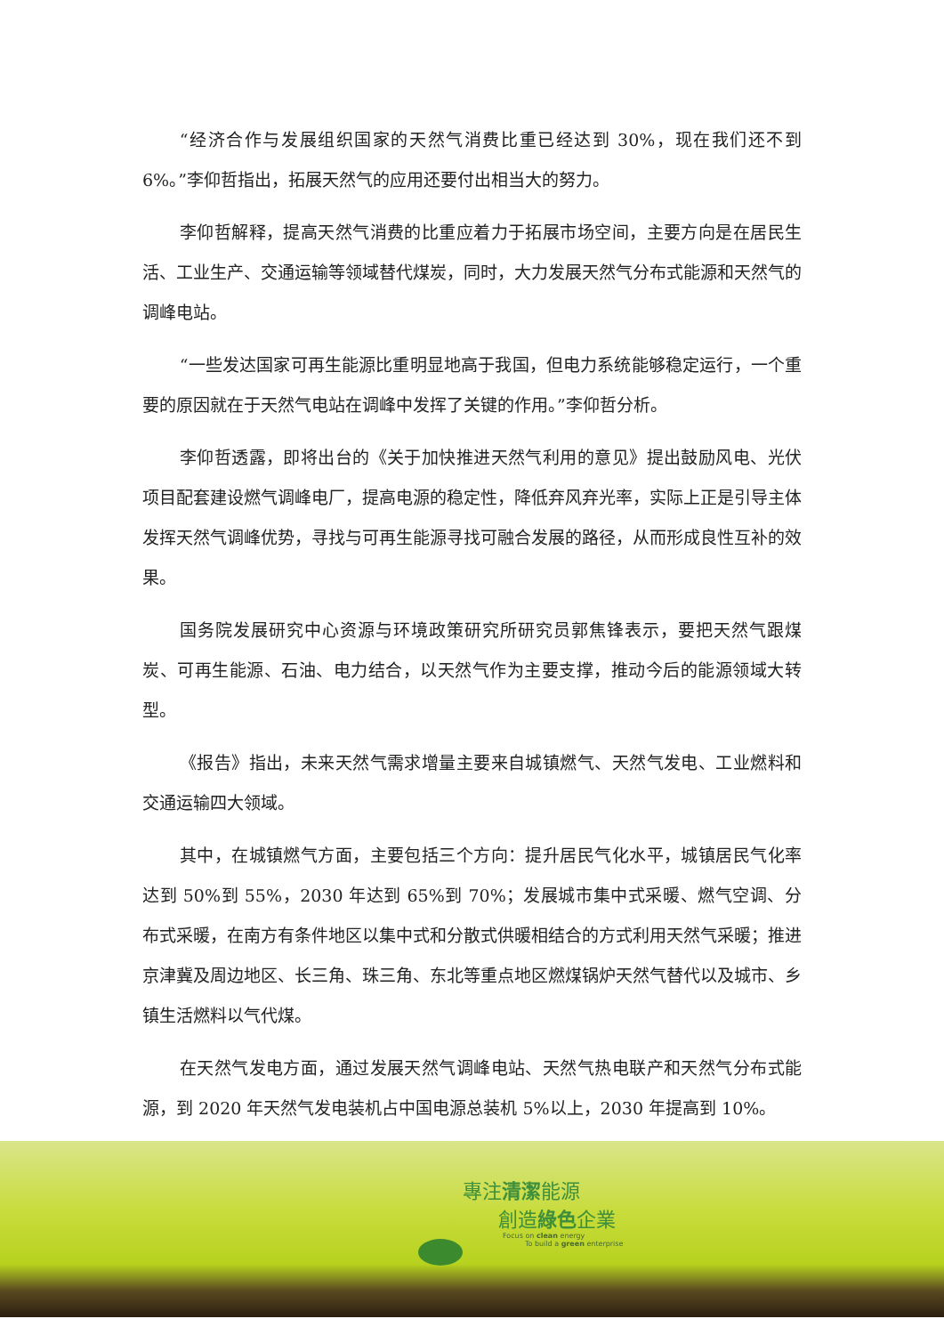“经济合作与发展组织国家的天然气消费比重已经达到 30%，现在我们还不到 6%。”李仰哲指出，拓展天然气的应用还要付出相当大的努力。
李仰哲解释，提高天然气消费的比重应着力于拓展市场空间，主要方向是在居民生活、工业生产、交通运输等领域替代煤炭，同时，大力发展天然气分布式能源和天然气的调峰电站。
“一些发达国家可再生能源比重明显地高于我国，但电力系统能够稳定运行，一个重要的原因就在于天然气电站在调峰中发挥了关键的作用。”李仰哲分析。
李仰哲透露，即将出台的《关于加快推进天然气利用的意见》提出鼓励风电、光伏项目配套建设燃气调峰电厂，提高电源的稳定性，降低弃风弃光率，实际上正是引导主体发挥天然气调峰优势，寻找与可再生能源寻找可融合发展的路径，从而形成良性互补的效果。
国务院发展研究中心资源与环境政策研究所研究员郭焦锋表示，要把天然气跟煤炭、可再生能源、石油、电力结合，以天然气作为主要支撑，推动今后的能源领域大转型。
《报告》指出，未来天然气需求增量主要来自城镇燃气、天然气发电、工业燃料和交通运输四大领域。
其中，在城镇燃气方面，主要包括三个方向：提升居民气化水平，城镇居民气化率达到 50%到 55%，2030 年达到 65%到 70%；发展城市集中式采暖、燃气空调、分布式采暖，在南方有条件地区以集中式和分散式供暖相结合的方式利用天然气采暖；推进京津冀及周边地区、长三角、珠三角、东北等重点地区燃煤锅炉天然气替代以及城市、乡镇生活燃料以气代煤。
在天然气发电方面，通过发展天然气调峰电站、天然气热电联产和天然气分布式能源，到 2020 年天然气发电装机占中国电源总装机 5%以上，2030 年提高到 10%。
專注清潔能源
創造綠色企業
Focus on clean energy
To build a green enterprise